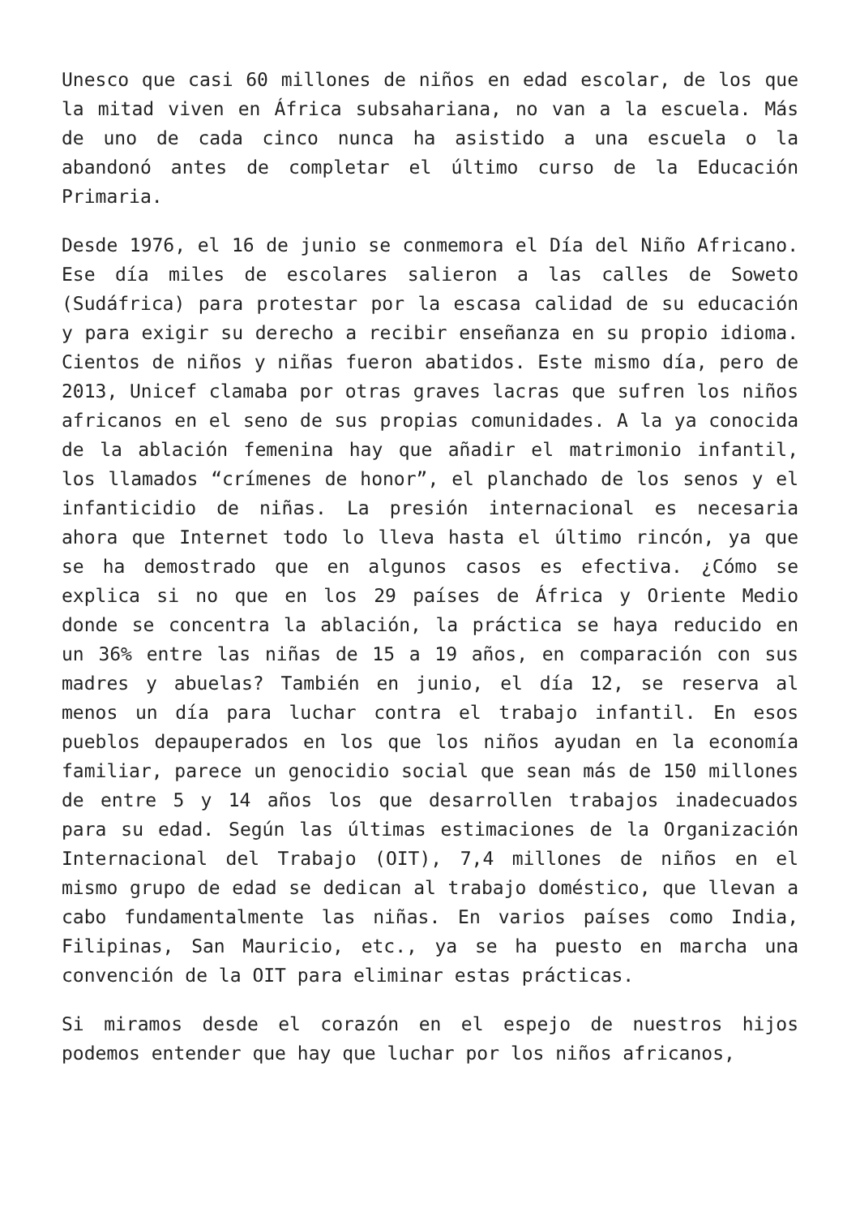Unesco que casi 60 millones de niños en edad escolar, de los que la mitad viven en África subsahariana, no van a la escuela. Más de uno de cada cinco nunca ha asistido a una escuela o la abandonó antes de completar el último curso de la Educación Primaria.
Desde 1976, el 16 de junio se conmemora el Día del Niño Africano. Ese día miles de escolares salieron a las calles de Soweto (Sudáfrica) para protestar por la escasa calidad de su educación y para exigir su derecho a recibir enseñanza en su propio idioma. Cientos de niños y niñas fueron abatidos. Este mismo día, pero de 2013, Unicef clamaba por otras graves lacras que sufren los niños africanos en el seno de sus propias comunidades. A la ya conocida de la ablación femenina hay que añadir el matrimonio infantil, los llamados “crímenes de honor”, el planchado de los senos y el infanticidio de niñas. La presión internacional es necesaria ahora que Internet todo lo lleva hasta el último rincón, ya que se ha demostrado que en algunos casos es efectiva. ¿Cómo se explica si no que en los 29 países de África y Oriente Medio donde se concentra la ablación, la práctica se haya reducido en un 36% entre las niñas de 15 a 19 años, en comparación con sus madres y abuelas? También en junio, el día 12, se reserva al menos un día para luchar contra el trabajo infantil. En esos pueblos depauperados en los que los niños ayudan en la economía familiar, parece un genocidio social que sean más de 150 millones de entre 5 y 14 años los que desarrollen trabajos inadecuados para su edad. Según las últimas estimaciones de la Organización Internacional del Trabajo (OIT), 7,4 millones de niños en el mismo grupo de edad se dedican al trabajo doméstico, que llevan a cabo fundamentalmente las niñas. En varios países como India, Filipinas, San Mauricio, etc., ya se ha puesto en marcha una convención de la OIT para eliminar estas prácticas.
Si miramos desde el corazón en el espejo de nuestros hijos podemos entender que hay que luchar por los niños africanos,